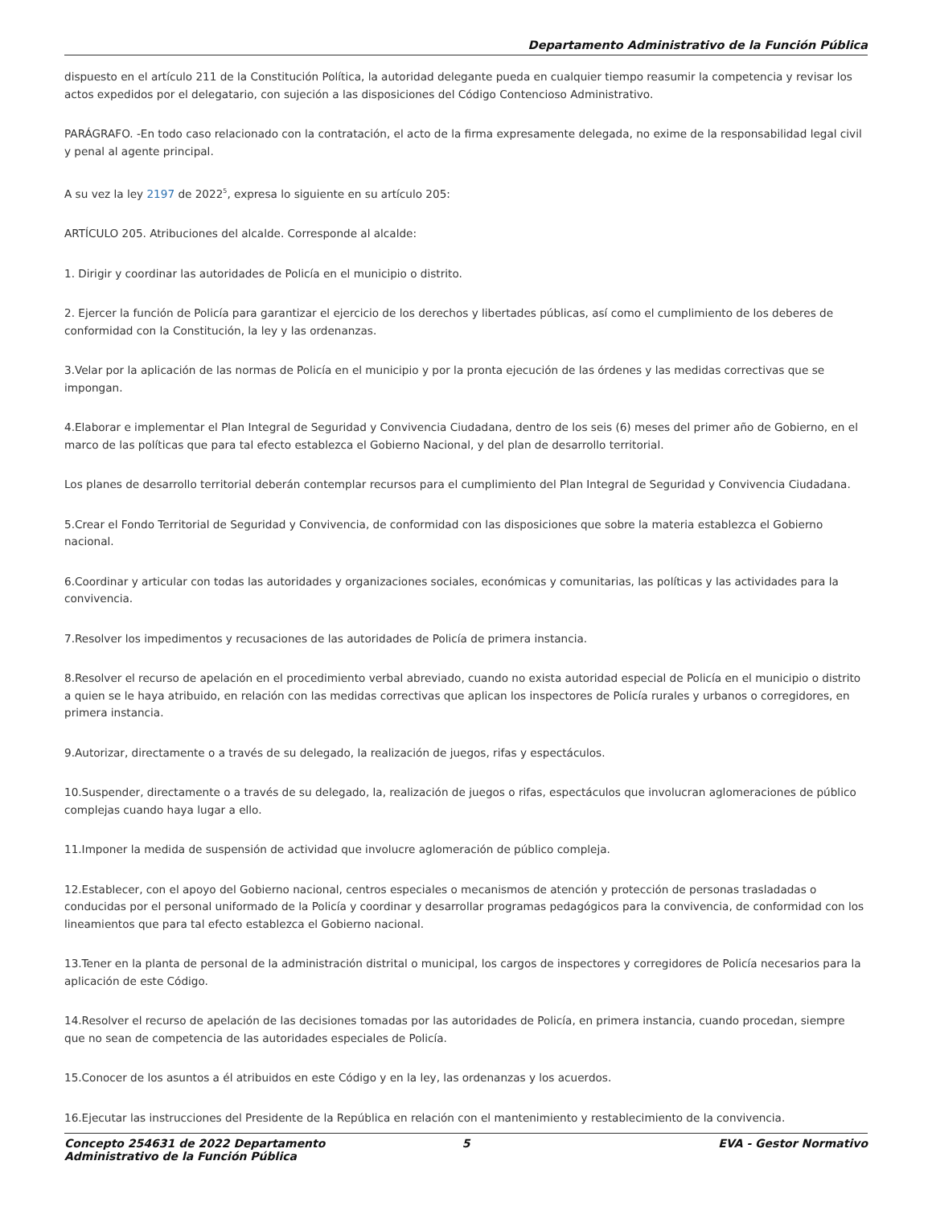Departamento Administrativo de la Función Pública
dispuesto en el artículo 211 de la Constitución Política, la autoridad delegante pueda en cualquier tiempo reasumir la competencia y revisar los actos expedidos por el delegatario, con sujeción a las disposiciones del Código Contencioso Administrativo.
PARÁGRAFO. -En todo caso relacionado con la contratación, el acto de la firma expresamente delegada, no exime de la responsabilidad legal civil y penal al agente principal.
A su vez la ley 2197 de 2022<sup>5</sup>, expresa lo siguiente en su artículo 205:
ARTÍCULO 205. Atribuciones del alcalde. Corresponde al alcalde:
1. Dirigir y coordinar las autoridades de Policía en el municipio o distrito.
2. Ejercer la función de Policía para garantizar el ejercicio de los derechos y libertades públicas, así como el cumplimiento de los deberes de conformidad con la Constitución, la ley y las ordenanzas.
3.Velar por la aplicación de las normas de Policía en el municipio y por la pronta ejecución de las órdenes y las medidas correctivas que se impongan.
4.Elaborar e implementar el Plan Integral de Seguridad y Convivencia Ciudadana, dentro de los seis (6) meses del primer año de Gobierno, en el marco de las políticas que para tal efecto establezca el Gobierno Nacional, y del plan de desarrollo territorial.
Los planes de desarrollo territorial deberán contemplar recursos para el cumplimiento del Plan Integral de Seguridad y Convivencia Ciudadana.
5.Crear el Fondo Territorial de Seguridad y Convivencia, de conformidad con las disposiciones que sobre la materia establezca el Gobierno nacional.
6.Coordinar y articular con todas las autoridades y organizaciones sociales, económicas y comunitarias, las políticas y las actividades para la convivencia.
7.Resolver los impedimentos y recusaciones de las autoridades de Policía de primera instancia.
8.Resolver el recurso de apelación en el procedimiento verbal abreviado, cuando no exista autoridad especial de Policía en el municipio o distrito a quien se le haya atribuido, en relación con las medidas correctivas que aplican los inspectores de Policía rurales y urbanos o corregidores, en primera instancia.
9.Autorizar, directamente o a través de su delegado, la realización de juegos, rifas y espectáculos.
10.Suspender, directamente o a través de su delegado, la, realización de juegos o rifas, espectáculos que involucran aglomeraciones de público complejas cuando haya lugar a ello.
11.Imponer la medida de suspensión de actividad que involucre aglomeración de público compleja.
12.Establecer, con el apoyo del Gobierno nacional, centros especiales o mecanismos de atención y protección de personas trasladadas o conducidas por el personal uniformado de la Policía y coordinar y desarrollar programas pedagógicos para la convivencia, de conformidad con los lineamientos que para tal efecto establezca el Gobierno nacional.
13.Tener en la planta de personal de la administración distrital o municipal, los cargos de inspectores y corregidores de Policía necesarios para la aplicación de este Código.
14.Resolver el recurso de apelación de las decisiones tomadas por las autoridades de Policía, en primera instancia, cuando procedan, siempre que no sean de competencia de las autoridades especiales de Policía.
15.Conocer de los asuntos a él atribuidos en este Código y en la ley, las ordenanzas y los acuerdos.
16.Ejecutar las instrucciones del Presidente de la República en relación con el mantenimiento y restablecimiento de la convivencia.
Concepto 254631 de 2022 Departamento Administrativo de la Función Pública
5 EVA - Gestor Normativo